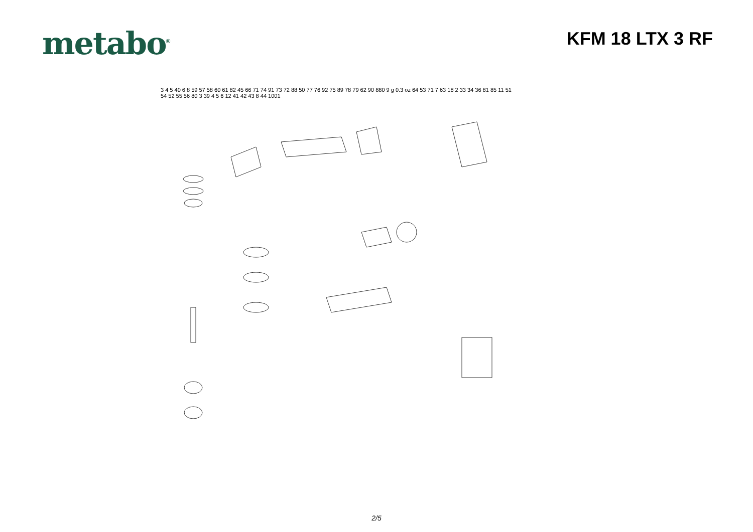metabo<sup>®</sup>
KFM 18 LTX 3 RF
3 4 5 40 6 8 59 57 58 60 61 82 45 66 71 74 91 73 72 88 50 77 76 92 75 89 78 79 62 90 880 9 g 0.3 oz 64 53 71 7 63 18 2 33 34 36 81 85 11 51 54 52 55 56 80 3 39 4 5 6 12 41 42 43 8 44 1001
2/5